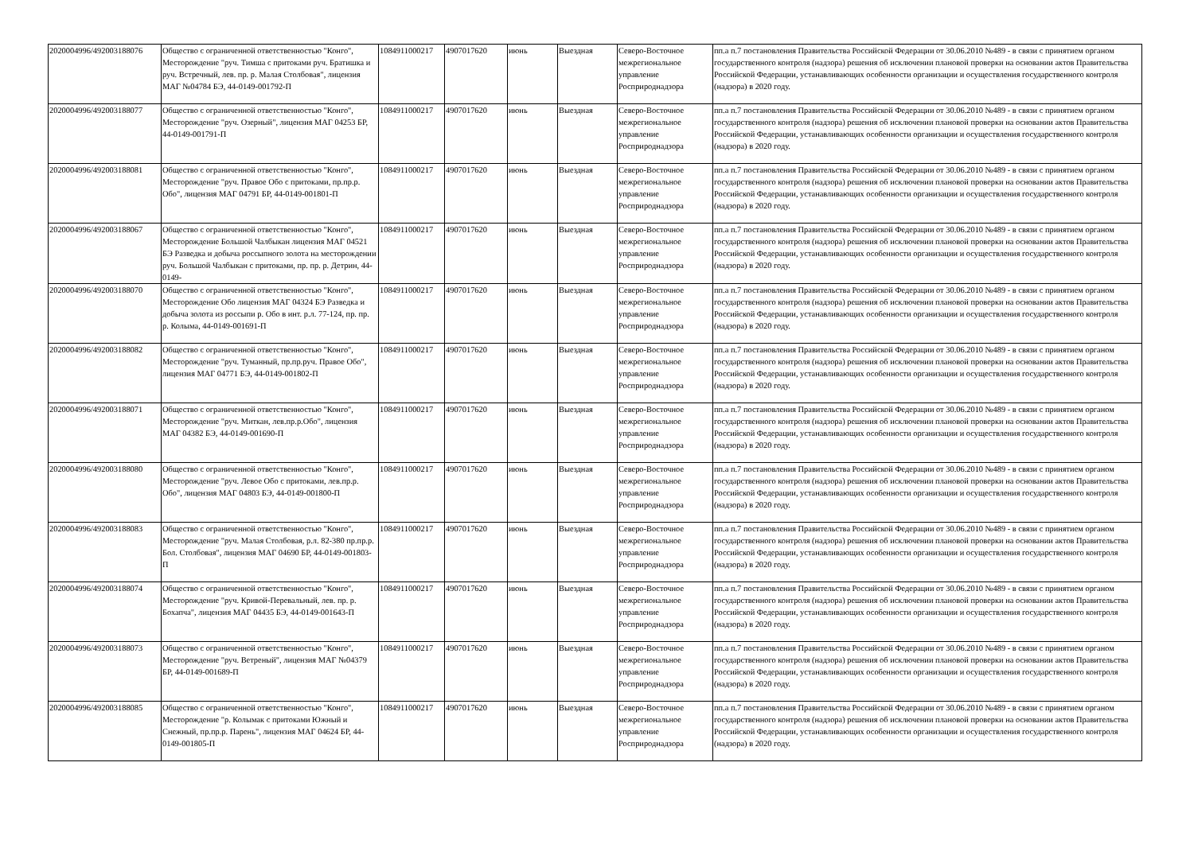| 2020004996/492003188076 | Общество с ограниченной ответственностью "Конго", Месторождение "руч. Тимша с притоками руч. Братишка и руч. Встречный, лев. пр. р. Малая Столбовая", лицензия МАГ №04784 БЭ, 44-0149-001792-П | 1084911000217 | 4907017620 | июнь | Выездная | Северо-Восточное межрегиональное управление Росприроднадзора | пп.а п.7 постановления Правительства Российской Федерации от 30.06.2010 №489 - в связи с принятием органом государственного контроля (надзора) решения об исключении плановой проверки на основании актов Правительства Российской Федерации, устанавливающих особенности организации и осуществления государственного контроля (надзора) в 2020 году. |
| 2020004996/492003188077 | Общество с ограниченной ответственностью "Конго", Месторождение "руч. Озерный", лицензия МАГ 04253 БР, 44-0149-001791-П | 1084911000217 | 4907017620 | июнь | Выездная | Северо-Восточное межрегиональное управление Росприроднадзора | пп.а п.7 постановления Правительства Российской Федерации от 30.06.2010 №489 - в связи с принятием органом государственного контроля (надзора) решения об исключении плановой проверки на основании актов Правительства Российской Федерации, устанавливающих особенности организации и осуществления государственного контроля (надзора) в 2020 году. |
| 2020004996/492003188081 | Общество с ограниченной ответственностью "Конго", Месторождение "руч. Правое Обо с притоками, пр.пр.р. Обо", лицензия МАГ 04791 БР, 44-0149-001801-П | 1084911000217 | 4907017620 | июнь | Выездная | Северо-Восточное межрегиональное управление Росприроднадзора | пп.а п.7 постановления Правительства Российской Федерации от 30.06.2010 №489 - в связи с принятием органом государственного контроля (надзора) решения об исключении плановой проверки на основании актов Правительства Российской Федерации, устанавливающих особенности организации и осуществления государственного контроля (надзора) в 2020 году. |
| 2020004996/492003188067 | Общество с ограниченной ответственностью "Конго", Месторождение Большой Чалбыкан лицензия МАГ 04521 БЭ Разведка и добыча россыпного золота на месторождении руч. Большой Чалбыкан с притоками, пр. пр. р. Детрин, 44-0149- | 1084911000217 | 4907017620 | июнь | Выездная | Северо-Восточное межрегиональное управление Росприроднадзора | пп.а п.7 постановления Правительства Российской Федерации от 30.06.2010 №489 - в связи с принятием органом государственного контроля (надзора) решения об исключении плановой проверки на основании актов Правительства Российской Федерации, устанавливающих особенности организации и осуществления государственного контроля (надзора) в 2020 году. |
| 2020004996/492003188070 | Общество с ограниченной ответственностью "Конго", Месторождение Обо лицензия МАГ 04324 БЭ Разведка и добыча золота из россыпи р. Обо в инт. р.л. 77-124, пр. пр. р. Колыма, 44-0149-001691-П | 1084911000217 | 4907017620 | июнь | Выездная | Северо-Восточное межрегиональное управление Росприроднадзора | пп.а п.7 постановления Правительства Российской Федерации от 30.06.2010 №489 - в связи с принятием органом государственного контроля (надзора) решения об исключении плановой проверки на основании актов Правительства Российской Федерации, устанавливающих особенности организации и осуществления государственного контроля (надзора) в 2020 году. |
| 2020004996/492003188082 | Общество с ограниченной ответственностью "Конго", Месторождение "руч. Туманный, пр.пр.руч. Правое Обо", лицензия МАГ 04771 БЭ, 44-0149-001802-П | 1084911000217 | 4907017620 | июнь | Выездная | Северо-Восточное межрегиональное управление Росприроднадзора | пп.а п.7 постановления Правительства Российской Федерации от 30.06.2010 №489 - в связи с принятием органом государственного контроля (надзора) решения об исключении плановой проверки на основании актов Правительства Российской Федерации, устанавливающих особенности организации и осуществления государственного контроля (надзора) в 2020 году. |
| 2020004996/492003188071 | Общество с ограниченной ответственностью "Конго", Месторождение "руч. Миткан, лев.пр.р.Обо", лицензия МАГ 04382 БЭ, 44-0149-001690-П | 1084911000217 | 4907017620 | июнь | Выездная | Северо-Восточное межрегиональное управление Росприроднадзора | пп.а п.7 постановления Правительства Российской Федерации от 30.06.2010 №489 - в связи с принятием органом государственного контроля (надзора) решения об исключении плановой проверки на основании актов Правительства Российской Федерации, устанавливающих особенности организации и осуществления государственного контроля (надзора) в 2020 году. |
| 2020004996/492003188080 | Общество с ограниченной ответственностью "Конго", Месторождение "руч. Левое Обо с притоками, лев.пр.р. Обо", лицензия МАГ 04803 БЭ, 44-0149-001800-П | 1084911000217 | 4907017620 | июнь | Выездная | Северо-Восточное межрегиональное управление Росприроднадзора | пп.а п.7 постановления Правительства Российской Федерации от 30.06.2010 №489 - в связи с принятием органом государственного контроля (надзора) решения об исключении плановой проверки на основании актов Правительства Российской Федерации, устанавливающих особенности организации и осуществления государственного контроля (надзора) в 2020 году. |
| 2020004996/492003188083 | Общество с ограниченной ответственностью "Конго", Месторождение "руч. Малая Столбовая, р.л. 82-380 пр.пр.р. Бол. Столбовая", лицензия МАГ 04690 БР, 44-0149-001803-П | 1084911000217 | 4907017620 | июнь | Выездная | Северо-Восточное межрегиональное управление Росприроднадзора | пп.а п.7 постановления Правительства Российской Федерации от 30.06.2010 №489 - в связи с принятием органом государственного контроля (надзора) решения об исключении плановой проверки на основании актов Правительства Российской Федерации, устанавливающих особенности организации и осуществления государственного контроля (надзора) в 2020 году. |
| 2020004996/492003188074 | Общество с ограниченной ответственностью "Конго", Месторождение "руч. Кривой-Перевальный, лев. пр. р. Бохапча", лицензия МАГ 04435 БЭ, 44-0149-001643-П | 1084911000217 | 4907017620 | июнь | Выездная | Северо-Восточное межрегиональное управление Росприроднадзора | пп.а п.7 постановления Правительства Российской Федерации от 30.06.2010 №489 - в связи с принятием органом государственного контроля (надзора) решения об исключении плановой проверки на основании актов Правительства Российской Федерации, устанавливающих особенности организации и осуществления государственного контроля (надзора) в 2020 году. |
| 2020004996/492003188073 | Общество с ограниченной ответственностью "Конго", Месторождение "руч. Ветреный", лицензия МАГ №04379 БР, 44-0149-001689-П | 1084911000217 | 4907017620 | июнь | Выездная | Северо-Восточное межрегиональное управление Росприроднадзора | пп.а п.7 постановления Правительства Российской Федерации от 30.06.2010 №489 - в связи с принятием органом государственного контроля (надзора) решения об исключении плановой проверки на основании актов Правительства Российской Федерации, устанавливающих особенности организации и осуществления государственного контроля (надзора) в 2020 году. |
| 2020004996/492003188085 | Общество с ограниченной ответственностью "Конго", Месторождение "р. Колымак с притоками Южный и Снежный, пр.пр.р. Парень", лицензия МАГ 04624 БР, 44-0149-001805-П | 1084911000217 | 4907017620 | июнь | Выездная | Северо-Восточное межрегиональное управление Росприроднадзора | пп.а п.7 постановления Правительства Российской Федерации от 30.06.2010 №489 - в связи с принятием органом государственного контроля (надзора) решения об исключении плановой проверки на основании актов Правительства Российской Федерации, устанавливающих особенности организации и осуществления государственного контроля (надзора) в 2020 году. |